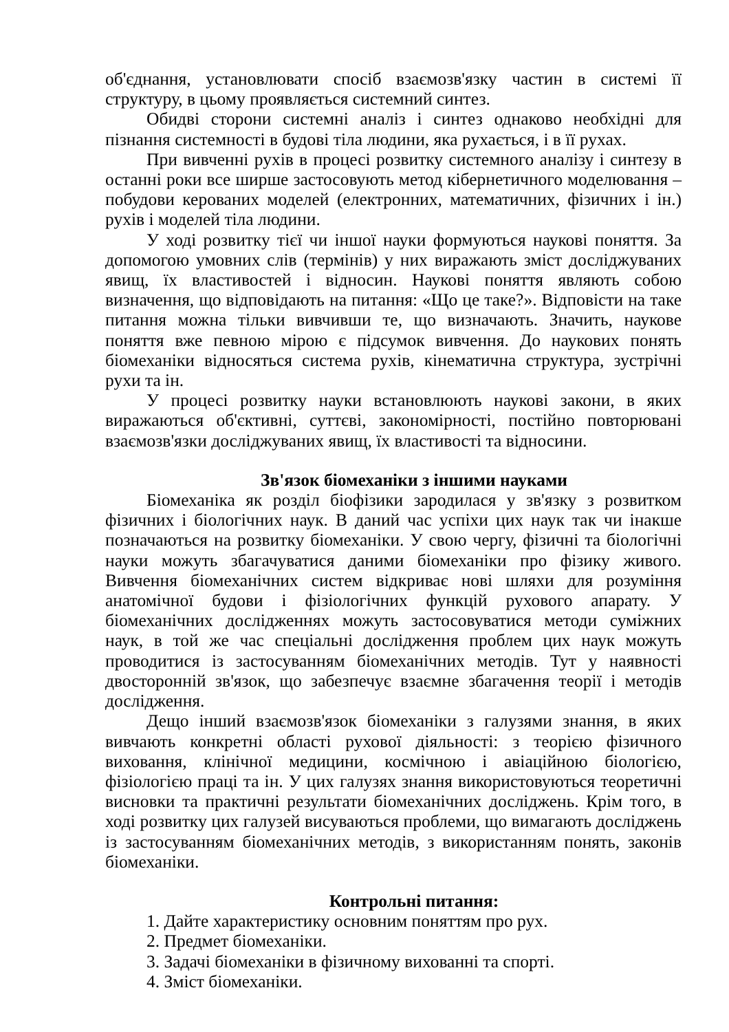об'єднання, установлювати спосіб взаємозв'язку частин в системі її структуру, в цьому проявляється системний синтез.
Обидві сторони системні аналіз і синтез однаково необхідні для пізнання системності в будові тіла людини, яка рухається, і в її рухах.
При вивченні рухів в процесі розвитку системного аналізу і синтезу в останні роки все ширше застосовують метод кібернетичного моделювання – побудови керованих моделей (електронних, математичних, фізичних і ін.) рухів і моделей тіла людини.
У ході розвитку тієї чи іншої науки формуються наукові поняття. За допомогою умовних слів (термінів) у них виражають зміст досліджуваних явищ, їх властивостей і відносин. Наукові поняття являють собою визначення, що відповідають на питання: «Що це таке?». Відповісти на таке питання можна тільки вивчивши те, що визначають. Значить, наукове поняття вже певною мірою є підсумок вивчення. До наукових понять біомеханіки відносяться система рухів, кінематична структура, зустрічні рухи та ін.
У процесі розвитку науки встановлюють наукові закони, в яких виражаються об'єктивні, суттєві, закономірності, постійно повторювані взаємозв'язки досліджуваних явищ, їх властивості та відносини.
Зв'язок біомеханіки з іншими науками
Біомеханіка як розділ біофізики зародилася у зв'язку з розвитком фізичних і біологічних наук. В даний час успіхи цих наук так чи інакше позначаються на розвитку біомеханіки. У свою чергу, фізичні та біологічні науки можуть збагачуватися даними біомеханіки про фізику живого. Вивчення біомеханічних систем відкриває нові шляхи для розуміння анатомічної будови і фізіологічних функцій рухового апарату. У біомеханічних дослідженнях можуть застосовуватися методи суміжних наук, в той же час спеціальні дослідження проблем цих наук можуть проводитися із застосуванням біомеханічних методів. Тут у наявності двосторонній зв'язок, що забезпечує взаємне збагачення теорії і методів дослідження.
Дещо інший взаємозв'язок біомеханіки з галузями знання, в яких вивчають конкретні області рухової діяльності: з теорією фізичного виховання, клінічної медицини, космічною і авіаційною біологією, фізіологією праці та ін. У цих галузях знання використовуються теоретичні висновки та практичні результати біомеханічних досліджень. Крім того, в ході розвитку цих галузей висуваються проблеми, що вимагають досліджень із застосуванням біомеханічних методів, з використанням понять, законів біомеханіки.
Контрольні питання:
1. Дайте характеристику основним поняттям про рух.
2. Предмет біомеханіки.
3. Задачі біомеханіки в фізичному вихованні та спорті.
4. Зміст біомеханіки.